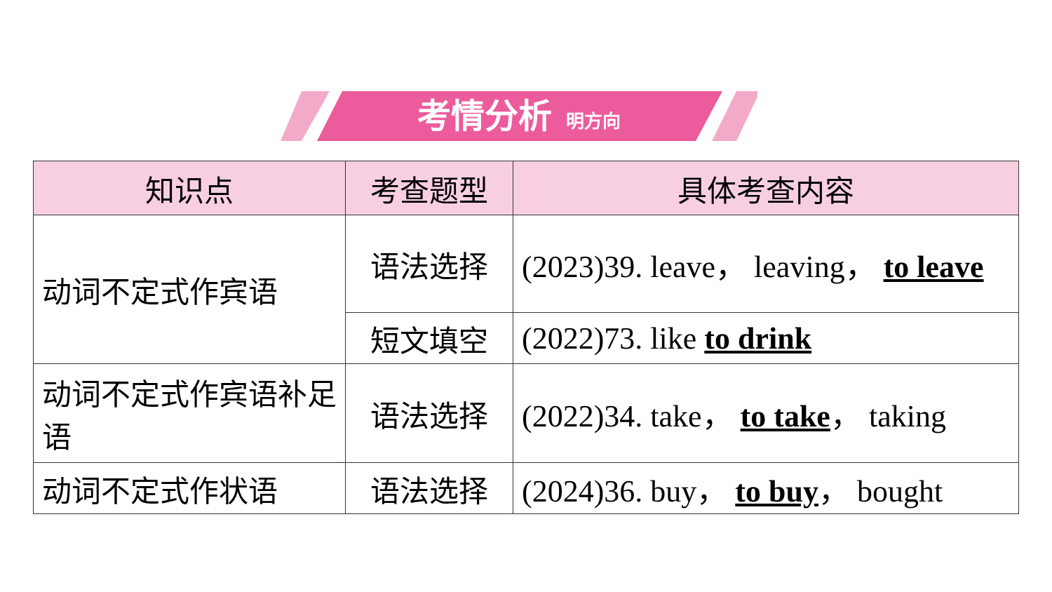考情分析 明方向
| 知识点 | 考查题型 | 具体考查内容 |
| --- | --- | --- |
| 动词不定式作宾语 | 语法选择 | (2023)39. leave， leaving， to leave |
| | 短文填空 | (2022)73. like to drink |
| 动词不定式作宾语补足语 | 语法选择 | (2022)34. take， to take ， taking |
| 动词不定式作状语 | 语法选择 | (2024)36. buy， to buy ， bought |